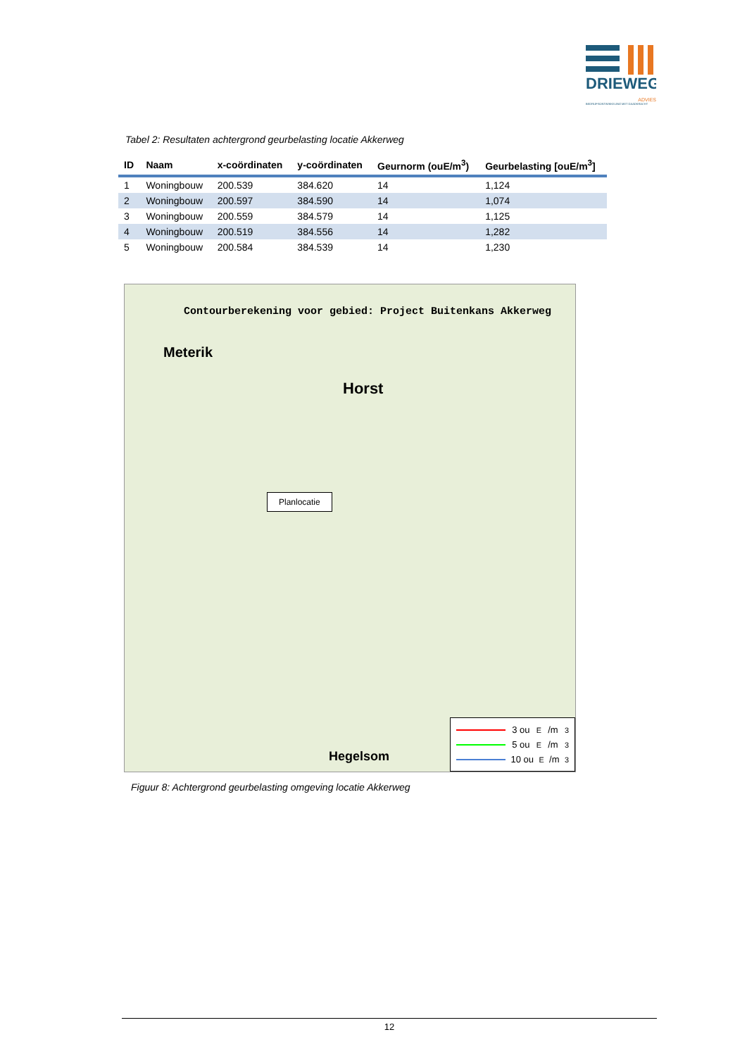DRIEWEG
ADVIES
BEDRIJFSONTWIKKELING MET DAADKRACHT
Tabel 2: Resultaten achtergrond geurbelasting locatie Akkerweg
| ID | Naam | x-coördinaten | y-coördinaten | Geurnorm (ouE/m<sup>3</sup>) | Geurbelasting [ouE/m<sup>3</sup>] |
| --- | --- | --- | --- | --- | --- |
| 1 | Woningbouw | 200.539 | 384.620 | 14 | 1,124 |
| 2 | Woningbouw | 200.597 | 384.590 | 14 | 1,074 |
| 3 | Woningbouw | 200.559 | 384.579 | 14 | 1,125 |
| 4 | Woningbouw | 200.519 | 384.556 | 14 | 1,282 |
| 5 | Woningbouw | 200.584 | 384.539 | 14 | 1,230 |
Contourberekening voor gebied: Project Buitenkans Akkerweg
Meterik
Horst
Hegelsom
Planlocatie
3 ou<sub>E</sub>/m<sup>3</sup>
5 ou<sub>E</sub>/m<sup>3</sup>
10 ou<sub>E</sub>/m<sup>3</sup>
Figuur 8: Achtergrond geurbelasting omgeving locatie Akkerweg
12